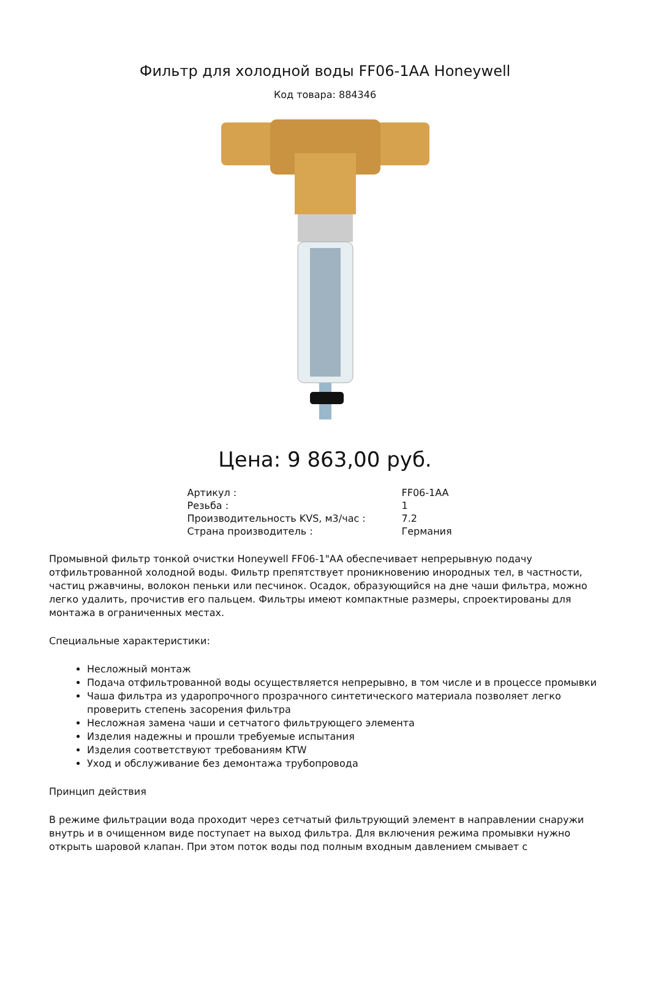Фильтр для холодной воды FF06-1AA Honeywell
Код товара: 884346
Цена: 9 863,00 руб.
| Артикул : | FF06-1AA |
| Резьба : | 1 |
| Производительность KVS, м3/час : | 7.2 |
| Страна производитель : | Германия |
Промывной фильтр тонкой очистки Honeywell FF06-1"AA обеспечивает непрерывную подачу отфильтрованной холодной воды. Фильтр препятствует проникновению инородных тел, в частности, частиц ржавчины, волокон пеньки или песчинок. Осадок, образующийся на дне чаши фильтра, можно легко удалить, прочистив его пальцем. Фильтры имеют компактные размеры, спроектированы для монтажа в ограниченных местах.
Специальные характеристики:
Несложный монтаж
Подача отфильтрованной воды осуществляется непрерывно, в том числе и в процессе промывки
Чаша фильтра из ударопрочного прозрачного синтетического материала позволяет легко проверить степень засорения фильтра
Несложная замена чаши и сетчатого фильтрующего элемента
Изделия надежны и прошли требуемые испытания
Изделия соответствуют требованиям KTW
Уход и обслуживание без демонтажа трубопровода
Принцип действия
В режиме фильтрации вода проходит через сетчатый фильтрующий элемент в направлении снаружи внутрь и в очищенном виде поступает на выход фильтра. Для включения режима промывки нужно открыть шаровой клапан. При этом поток воды под полным входным давлением смывает с